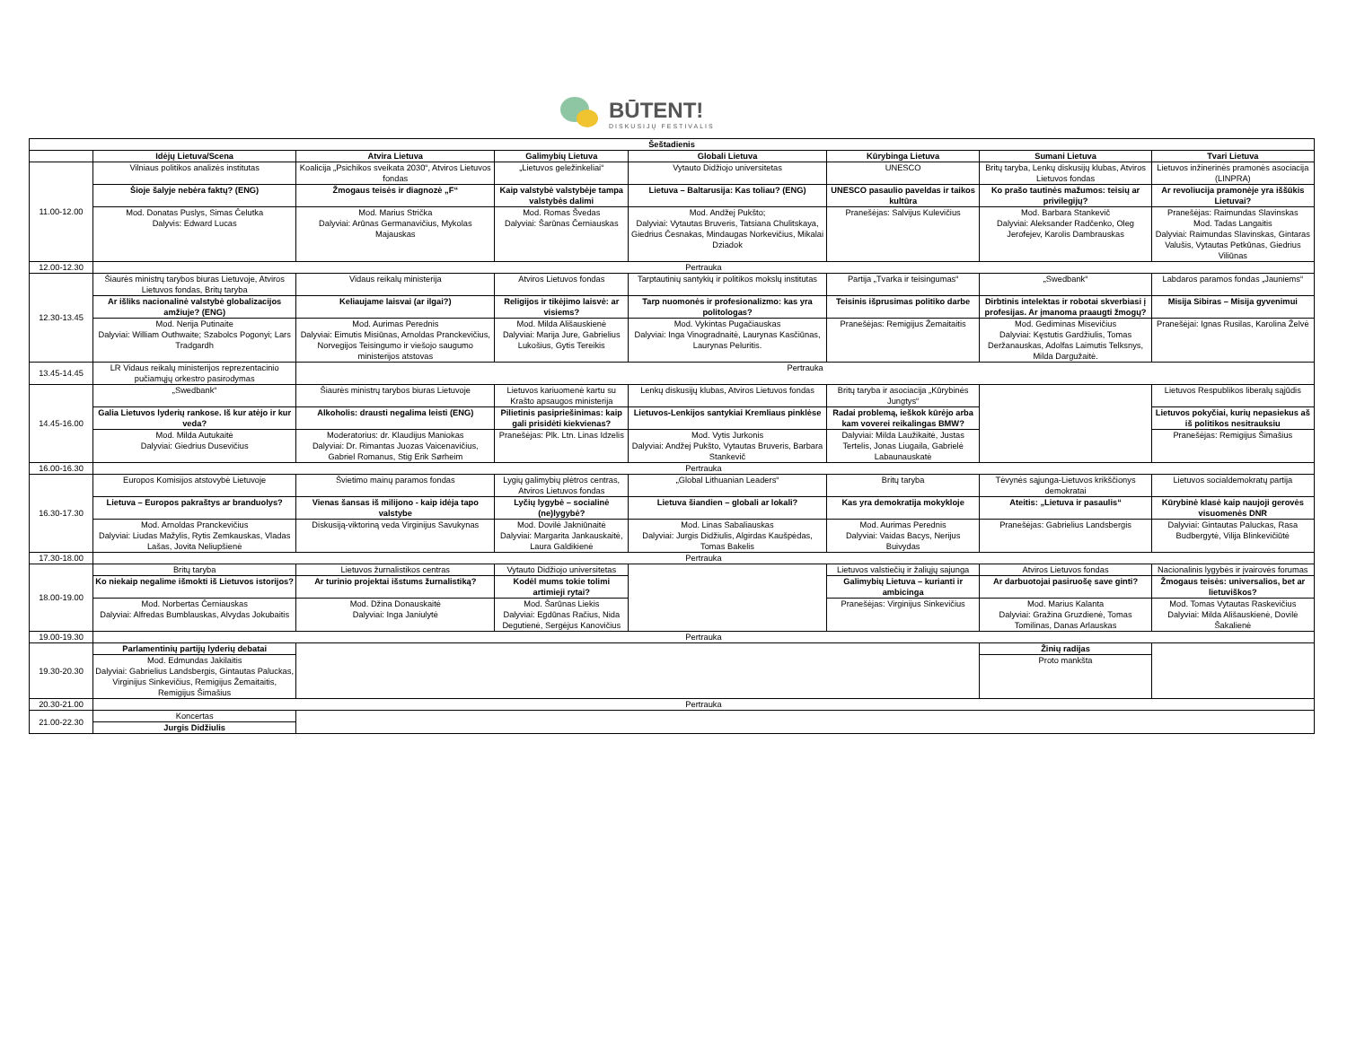BŪTENT!
DISKUSIJŲ FESTIVALIS
| Šeštadienis | | | | | | | |
| --- | --- | --- | --- | --- | --- | --- | --- |
| | Idėjų Lietuva/Scena | Atvira Lietuva | Galimybių Lietuva | Globali Lietuva | Kūrybinga Lietuva | Sumani Lietuva | Tvari Lietuva |
| 11.00-12.00 | Vilniaus politikos analizės institutas | Koalicija „Psichikos sveikata 2030“, Atviros Lietuvos fondas | „Lietuvos geležinkeliai“ | Vytauto Didžiojo universitetas | UNESCO | Britų taryba, Lenkų diskusijų klubas, Atviros Lietuvos fondas | Lietuvos inžinerinės pramonės asociacija (LINPRA) |
| | Šioje šalyje nebėra faktų? (ENG) | Žmogaus teisės ir diagnozė „F“ | Kaip valstybė valstybėje tampa valstybės dalimi | Lietuva – Baltarusija: Kas toliau? (ENG) | UNESCO pasaulio paveldas ir taikos kultūra | Ko prašo tautinės mažumos: teisių ar privilegijų? | Ar revoliucija pramonėje yra iššūkis Lietuvai? |
| | Mod. Donatas Puslys, Simas Čelutka Dalyvis: Edward Lucas | Mod. Marius Strička Dalyviai: Arūnas Germanavičius, Mykolas Majauskas | Mod. Romas Švedas Dalyviai: Šarūnas Černiauskas | Mod. Andžej Pukšto; Dalyviai: Vytautas Bruveris, Tatsiana Chulitskaya, Giedrius Česnakas, Mindaugas Norkevičius, Mikalai Dziadok | Pranešėjas: Salvijus Kulevičius | Mod. Barbara Stankevič Dalyviai: Aleksander Radčenko, Oleg Jerofejev, Karolis Dambrauskas | Pranešėjas: Raimundas Slavinskas Mod. Tadas Langaitis Dalyviai: Raimundas Slavinskas, Gintaras Valušis, Vytautas Petkūnas, Giedrius Viliūnas |
| 12.00-12.30 | Pertrauka | | | | | | |
| 12.30-13.45 | Šiaurės ministrų tarybos biuras Lietuvoje, Atviros Lietuvos fondas, Britų taryba | Vidaus reikalų ministerija | Atviros Lietuvos fondas | Tarptautinių santykių ir politikos mokslų institutas | Partija „Tvarka ir teisingumas“ | „Swedbank“ | Labdaros paramos fondas „Jauniems“ |
| | Ar išliks nacionalinė valstybė globalizacijos amžiuje? (ENG) | Keliaujame laisvai (ar ilgai?) | Religijos ir tikėjimo laisvė: ar visiems? | Tarp nuomonės ir profesionalizmo: kas yra politologas? | Teisinis išprusimas politiko darbe | Dirbtinis intelektas ir robotai skverbiasi į profesijas. Ar įmanoma praaugti žmogų? | Misija Sibiras – Misija gyvenimui |
| | Mod. Nerija Putinaite Dalyviai: William Outhwaite; Szabolcs Pogonyi; Lars Tradgardh | Mod. Aurimas Perednis Dalyviai: Eimutis Misiūnas, Arnoldas Pranckevičius, Norvegijos Teisingumo ir viešojo saugumo ministerijos atstovas | Mod. Milda Ališauskienė Dalyviai: Marija Jure, Gabrielius Lukošius, Gytis Tereikis | Mod. Vykintas Pugačiauskas Dalyviai: Inga Vinogradnaitė, Laurynas Kasčiūnas, Laurynas Peluritis. | Pranešėjas: Remigijus Žemaitaitis | Mod. Gediminas Misevičius Dalyviai: Kęstutis Gardžiulis, Tomas Deržanauskas, Adolfas Laimutis Telksnys, Milda Dargužaitė. | Pranešėjai: Ignas Rusilas, Karolina Želvė |
| 13.45-14.45 | LR Vidaus reikalų ministerijos reprezentacinio pučiamųjų orkestro pasirodymas | Pertrauka | | | | | |
| 14.45-16.00 | „Swedbank“ | Šiaurės ministrų tarybos biuras Lietuvoje | Lietuvos kariuomenė kartu su Krašto apsaugos ministerija | Lenkų diskusijų klubas, Atviros Lietuvos fondas | Britų taryba ir asociacija „Kūrybinės Jungtys“ | | Lietuvos Respublikos liberalų sąjūdis |
| | Galia Lietuvos lyderių rankose. Iš kur atėjo ir kur veda? | Alkoholis: drausti negalima leisti (ENG) | Pilietinis pasipriešinimas: kaip gali prisidėti kiekvienas? | Lietuvos-Lenkijos santykiai Kremliaus pinklėse | Radai problemą, ieškok kūrėjo arba kam voverei reikalingas BMW? | | Lietuvos pokyčiai, kurių nepasiekus aš iš politikos nesitrauksiu |
| | Mod. Milda Autukaitė Dalyviai: Giedrius Dusevičius | Moderatorius: dr. Klaudijus Maniokas Dalyviai: Dr. Rimantas Juozas Vaicenavičius, Gabriel Romanus, Stig Erik Sørheim | Pranešėjas: Plk. Ltn. Linas Idzelis | Mod. Vytis Jurkonis Dalyviai: Andžej Pukšto, Vytautas Bruveris, Barbara Stankevič | Dalyviai: Milda Laužikaitė, Justas Tertelis, Jonas Liugaila, Gabrielė Labaunauskatė | | Pranešėjas: Remigijus Šimašius |
| 16.00-16.30 | Pertrauka | | | | | | |
| 16.30-17.30 | Europos Komisijos atstovybė Lietuvoje | Švietimo mainų paramos fondas | Lygių galimybių plėtros centras, Atviros Lietuvos fondas | „Global Lithuanian Leaders“ | Britų taryba | Tėvynės sąjunga-Lietuvos krikščionys demokratai | Lietuvos socialdemokratų partija |
| | Lietuva – Europos pakraštys ar branduolys? | Vienas šansas iš milijono - kaip idėja tapo valstybe | Lyčių lygybė – socialinė (ne)lygybė? | Lietuva šiandien – globali ar lokali? | Kas yra demokratija mokykloje | Ateitis: „Lietuva ir pasaulis“ | Kūrybinė klasė kaip naujoji gerovės visuomenės DNR |
| | Mod. Arnoldas Pranckevičius Dalyviai: Liudas Mažylis, Rytis Zemkauskas, Vladas Lašas, Jovita Neliupšienė | Diskusiją-viktoriną veda Virginijus Savukynas | Mod. Dovilė Jakniūnaitė Dalyviai: Margarita Jankauskaitė, Laura Galdikienė | Mod. Linas Sabaliauskas Dalyviai: Jurgis Didžiulis, Algirdas Kaušpėdas, Tomas Bakelis | Mod. Aurimas Perednis Dalyviai: Vaidas Bacys, Nerijus Buivydas | Pranešėjas: Gabrielius Landsbergis | Dalyviai: Gintautas Paluckas, Rasa Budbergytė, Vilija Blinkevičiūtė |
| 17.30-18.00 | Pertrauka | | | | | | |
| 18.00-19.00 | Britų taryba | Lietuvos žurnalistikos centras | Vytauto Didžiojo universitetas | | Lietuvos valstiečių ir žaliųjų sajunga | Atviros Lietuvos fondas | Nacionalinis lygybės ir įvairovės forumas |
| | Ko niekaip negalime išmokti iš Lietuvos istorijos? | Ar turinio projektai išstums žurnalistiką? | Kodėl mums tokie tolimi artimieji rytai? | | Galimybių Lietuva – kurianti ir ambicinga | Ar darbuotojai pasiruošę save ginti? | Žmogaus teisės: universalios, bet ar lietuviškos? |
| | Mod. Norbertas Černiauskas Dalyviai: Alfredas Bumblauskas, Alvydas Jokubaitis | Mod. Džina Donauskaitė Dalyviai: Inga Janiulytė | Mod. Šarūnas Liekis Dalyviai: Egdūnas Račius, Nida Degutienė, Sergėjus Kanovičius | | Pranešėjas: Virginijus Sinkevičius | Mod. Marius Kalanta Dalyviai: Gražina Gruzdienė, Tomas Tomilinas, Danas Arlauskas | Mod. Tomas Vytautas Raskevičius Dalyviai: Milda Ališauskienė, Dovilė Šakalienė |
| 19.00-19.30 | Pertrauka | | | | | | |
| 19.30-20.30 | Parlamentinių partijų lyderių debatai | | | | | Žinių radijas | |
| | Mod. Edmundas Jakilaitis Dalyviai: Gabrielius Landsbergis, Gintautas Paluckas, Virginijus Sinkevičius, Remigijus Žemaitaitis, Remigijus Šimašius | | | | | Proto mankšta | |
| 20.30-21.00 | Pertrauka | | | | | | |
| 21.00-22.30 | Koncertas | | | | | | |
| | Jurgis Didžiulis | | | | | | |